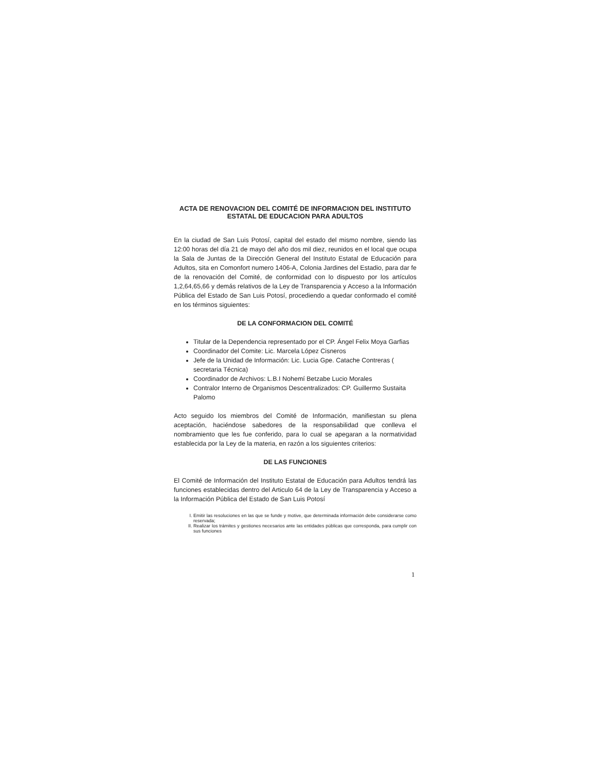ACTA DE RENOVACION DEL COMITÉ DE INFORMACION DEL INSTITUTO
ESTATAL DE EDUCACION PARA ADULTOS
En la ciudad de San Luis Potosí, capital del estado del mismo nombre, siendo las 12:00 horas del día 21 de mayo del año dos mil diez, reunidos en el local que ocupa la Sala de Juntas de la Dirección General del Instituto Estatal de Educación para Adultos, sita en Comonfort numero 1406-A, Colonia Jardines del Estadio, para dar fe de la renovación del Comité, de conformidad con lo dispuesto por los artículos 1,2,64,65,66 y demás relativos de la Ley de Transparencia y Acceso a la Información Pública del Estado de San Luis Potosí, procediendo a quedar conformado el comité en los términos siguientes:
DE LA CONFORMACION DEL COMITÉ
Titular de la Dependencia representado por el CP. Ángel Felix Moya Garfias
Coordinador del Comite: Lic. Marcela López Cisneros
Jefe de la Unidad de Información: Lic. Lucia Gpe. Catache Contreras ( secretaria Técnica)
Coordinador de Archivos: L.B.I Nohemí Betzabe Lucio Morales
Contralor Interno de Organismos Descentralizados: CP. Guillermo Sustaita Palomo
Acto seguido los miembros del Comité de Información, manifiestan su plena aceptación, haciéndose sabedores de la responsabilidad que conlleva el nombramiento que les fue conferido, para lo cual se apegaran a la normatividad establecida por la Ley de la materia, en razón a los siguientes criterios:
DE LAS FUNCIONES
El Comité de Información del Instituto Estatal de Educación para Adultos tendrá las funciones establecidas dentro del Articulo 64 de la Ley de Transparencia y Acceso a la Información Pública del Estado de San Luis Potosí
I. Emitir las resoluciones en las que se funde y motive, que determinada información debe considerarse como reservada;
II. Realizar los trámites y gestiones necesarios ante las entidades públicas que corresponda, para cumplir con sus funciones
1